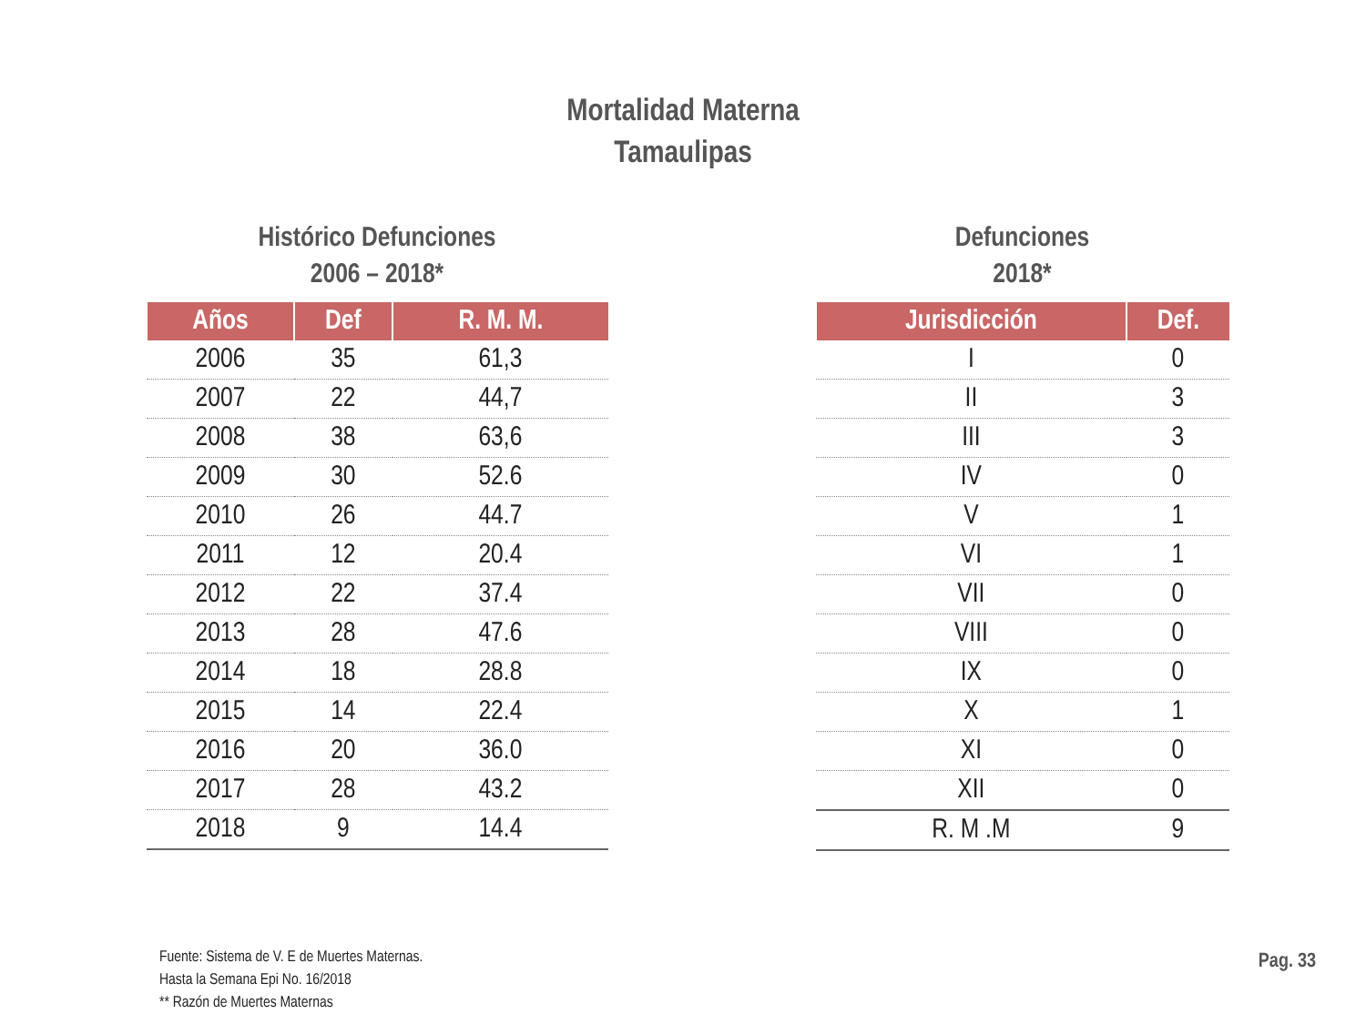Mortalidad Materna
Tamaulipas
Histórico Defunciones
2006 – 2018*
| Años | Def | R. M. M. |
| --- | --- | --- |
| 2006 | 35 | 61,3 |
| 2007 | 22 | 44,7 |
| 2008 | 38 | 63,6 |
| 2009 | 30 | 52.6 |
| 2010 | 26 | 44.7 |
| 2011 | 12 | 20.4 |
| 2012 | 22 | 37.4 |
| 2013 | 28 | 47.6 |
| 2014 | 18 | 28.8 |
| 2015 | 14 | 22.4 |
| 2016 | 20 | 36.0 |
| 2017 | 28 | 43.2 |
| 2018 | 9 | 14.4 |
Defunciones
2018*
| Jurisdicción | Def. |
| --- | --- |
| I | 0 |
| II | 3 |
| III | 3 |
| IV | 0 |
| V | 1 |
| VI | 1 |
| VII | 0 |
| VIII | 0 |
| IX | 0 |
| X | 1 |
| XI | 0 |
| XII | 0 |
| R. M .M | 9 |
Fuente: Sistema de V. E de Muertes Maternas.
Hasta la Semana Epi No. 16/2018
** Razón de Muertes Maternas
Pag. 33